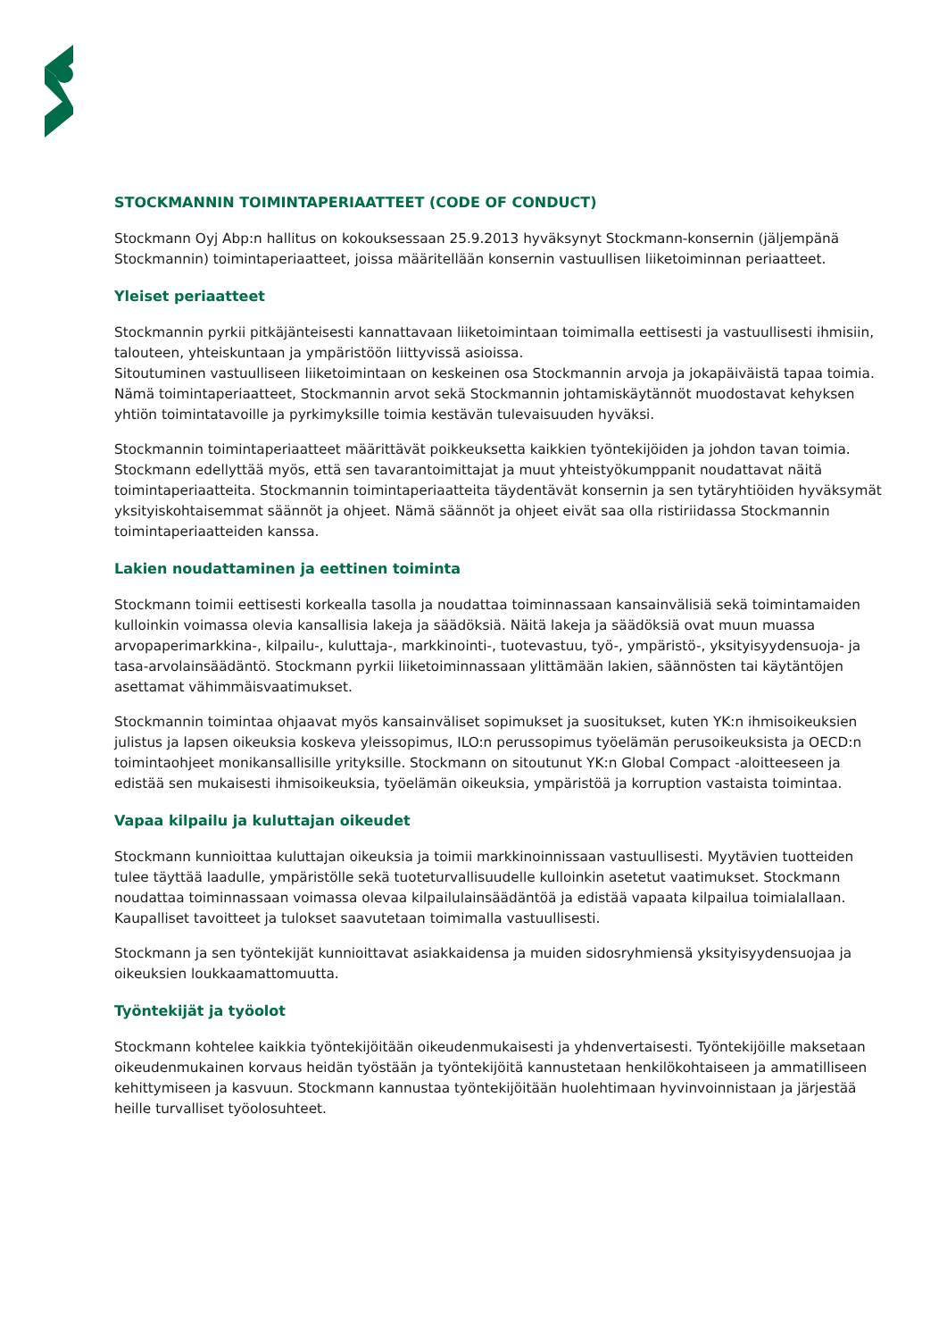STOCKMANNIN TOIMINTAPERIAATTEET (CODE OF CONDUCT)
Stockmann Oyj Abp:n hallitus on kokouksessaan 25.9.2013 hyväksynyt Stockmann-konsernin (jäljempänä Stockmannin) toimintaperiaatteet, joissa määritellään konsernin vastuullisen liiketoiminnan periaatteet.
Yleiset periaatteet
Stockmannin pyrkii pitkäjänteisesti kannattavaan liiketoimintaan toimimalla eettisesti ja vastuullisesti ihmisiin, talouteen, yhteiskuntaan ja ympäristöön liittyvissä asioissa.
Sitoutuminen vastuulliseen liiketoimintaan on keskeinen osa Stockmannin arvoja ja jokapäiväistä tapaa toimia. Nämä toimintaperiaatteet, Stockmannin arvot sekä Stockmannin johtamiskäytännöt muodostavat kehyksen yhtiön toimintatavoille ja pyrkimyksille toimia kestävän tulevaisuuden hyväksi.
Stockmannin toimintaperiaatteet määrittävät poikkeuksetta kaikkien työntekijöiden ja johdon tavan toimia. Stockmann edellyttää myös, että sen tavarantoimittajat ja muut yhteistyökumppanit noudattavat näitä toimintaperiaatteita. Stockmannin toimintaperiaatteita täydentävät konsernin ja sen tytäryhtiöiden hyväksymät yksityiskohtaisemmat säännöt ja ohjeet. Nämä säännöt ja ohjeet eivät saa olla ristiriidassa Stockmannin toimintaperiaatteiden kanssa.
Lakien noudattaminen ja eettinen toiminta
Stockmann toimii eettisesti korkealla tasolla ja noudattaa toiminnassaan kansainvälisiä sekä toimintamaiden kulloinkin voimassa olevia kansallisia lakeja ja säädöksiä. Näitä lakeja ja säädöksiä ovat muun muassa arvopaperimarkkina-, kilpailu-, kuluttaja-, markkinointi-, tuotevastuu, työ-, ympäristö-, yksityisyydensuoja- ja tasa-arvolainsäädäntö. Stockmann pyrkii liiketoiminnassaan ylittämään lakien, säännösten tai käytäntöjen asettamat vähimmäisvaatimukset.
Stockmannin toimintaa ohjaavat myös kansainväliset sopimukset ja suositukset, kuten YK:n ihmisoikeuksien julistus ja lapsen oikeuksia koskeva yleissopimus, ILO:n perussopimus työelämän perusoikeuksista ja OECD:n toimintaohjeet monikansallisille yrityksille. Stockmann on sitoutunut YK:n Global Compact -aloitteeseen ja edistää sen mukaisesti ihmisoikeuksia, työelämän oikeuksia, ympäristöä ja korruption vastaista toimintaa.
Vapaa kilpailu ja kuluttajan oikeudet
Stockmann kunnioittaa kuluttajan oikeuksia ja toimii markkinoinnissaan vastuullisesti. Myytävien tuotteiden tulee täyttää laadulle, ympäristölle sekä tuoteturvallisuudelle kulloinkin asetetut vaatimukset. Stockmann noudattaa toiminnassaan voimassa olevaa kilpailulainsäädäntöä ja edistää vapaata kilpailua toimialallaan. Kaupalliset tavoitteet ja tulokset saavutetaan toimimalla vastuullisesti.
Stockmann ja sen työntekijät kunnioittavat asiakkaidensa ja muiden sidosryhmiensä yksityisyydensuojaa ja oikeuksien loukkaamattomuutta.
Työntekijät ja työolot
Stockmann kohtelee kaikkia työntekijöitään oikeudenmukaisesti ja yhdenvertaisesti. Työntekijöille maksetaan oikeudenmukainen korvaus heidän työstään ja työntekijöitä kannustetaan henkilökohtaiseen ja ammatilliseen kehittymiseen ja kasvuun. Stockmann kannustaa työntekijöitään huolehtimaan hyvinvoinnistaan ja järjestää heille turvalliset työolosuhteet.